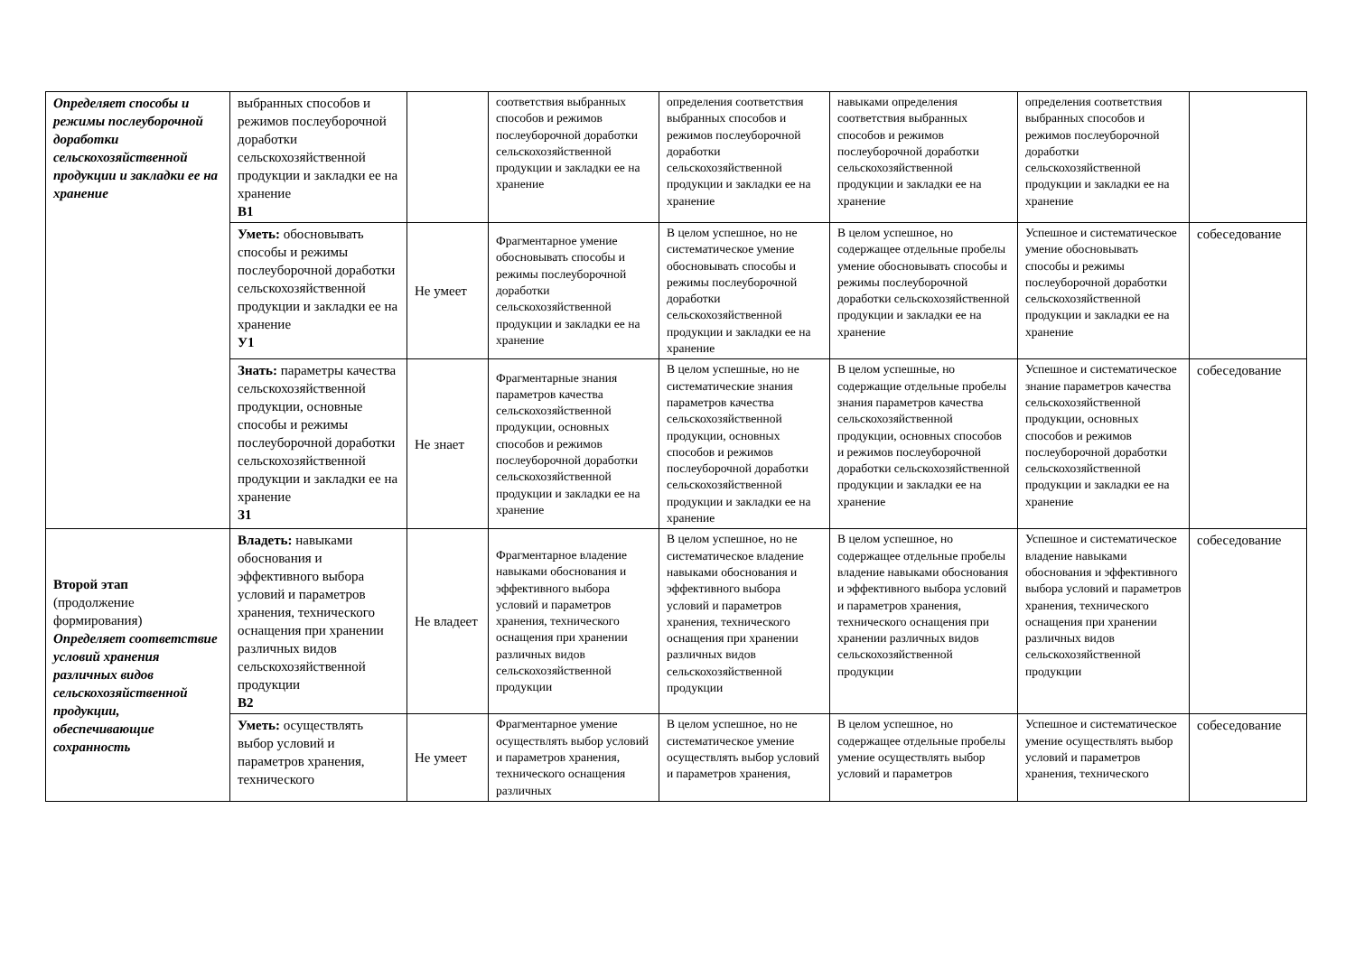| Определяет способы и режимы послеуборочной доработки сельскохозяйственной продукции и закладки ее на хранение | выбранных способов и режимов послеуборочной доработки сельскохозяйственной продукции и закладки ее на хранение В1 | | соответствия выбранных способов и режимов послеуборочной доработки сельскохозяйственной продукции и закладки ее на хранение | определения соответствия выбранных способов и режимов послеуборочной доработки сельскохозяйственной продукции и закладки ее на хранение | навыками определения соответствия выбранных способов и режимов послеуборочной доработки сельскохозяйственной продукции и закладки ее на хранение | определения соответствия выбранных способов и режимов послеуборочной доработки сельскохозяйственной продукции и закладки ее на хранение | |
| | Уметь: обосновывать способы и режимы послеуборочной доработки сельскохозяйственной продукции и закладки ее на хранение У1 | Не умеет | Фрагментарное умение обосновывать способы и режимы послеуборочной доработки сельскохозяйственной продукции и закладки ее на хранение | В целом успешное, но не систематическое умение обосновывать способы и режимы послеуборочной доработки сельскохозяйственной продукции и закладки ее на хранение | В целом успешное, но содержащее отдельные пробелы умение обосновывать способы и режимы послеуборочной доработки сельскохозяйственной продукции и закладки ее на хранение | Успешное и систематическое умение обосновывать способы и режимы послеуборочной доработки сельскохозяйственной продукции и закладки ее на хранение | собеседование |
| | Знать: параметры качества сельскохозяйственной продукции, основные способы и режимы послеуборочной доработки сельскохозяйственной продукции и закладки ее на хранение З1 | Не знает | Фрагментарные знания параметров качества сельскохозяйственной продукции, основных способов и режимов послеуборочной доработки сельскохозяйственной продукции и закладки ее на хранение | В целом успешные, но не систематические знания параметров качества сельскохозяйственной продукции, основных способов и режимов послеуборочной доработки сельскохозяйственной продукции и закладки ее на хранение | В целом успешные, но содержащие отдельные пробелы знания параметров качества сельскохозяйственной продукции, основных способов и режимов послеуборочной доработки сельскохозяйственной продукции и закладки ее на хранение | Успешное и систематическое знание параметров качества сельскохозяйственной продукции, основных способов и режимов послеуборочной доработки сельскохозяйственной продукции и закладки ее на хранение | собеседование |
| Второй этап (продолжение формирования) Определяет соответствие условий хранения различных видов сельскохозяйственной продукции, обеспечивающие сохранность | Владеть: навыками обоснования и эффективного выбора условий и параметров хранения, технического оснащения при хранении различных видов сельскохозяйственной продукции В2 | Не владеет | Фрагментарное владение навыками обоснования и эффективного выбора условий и параметров хранения, технического оснащения при хранении различных видов сельскохозяйственной продукции | В целом успешное, но не систематическое владение навыками обоснования и эффективного выбора условий и параметров хранения, технического оснащения при хранении различных видов сельскохозяйственной продукции | В целом успешное, но содержащее отдельные пробелы владение навыками обоснования и эффективного выбора условий и параметров хранения, технического оснащения при хранении различных видов сельскохозяйственной продукции | Успешное и систематическое владение навыками обоснования и эффективного выбора условий и параметров хранения, технического оснащения при хранении различных видов сельскохозяйственной продукции | собеседование |
| | Уметь: осуществлять выбор условий и параметров хранения, технического | Не умеет | Фрагментарное умение осуществлять выбор условий и параметров хранения, технического оснащения различных | В целом успешное, но не систематическое умение осуществлять выбор условий и параметров хранения, | В целом успешное, но содержащее отдельные пробелы умение осуществлять выбор условий и параметров | Успешное и систематическое умение осуществлять выбор условий и параметров хранения, технического | собеседование |